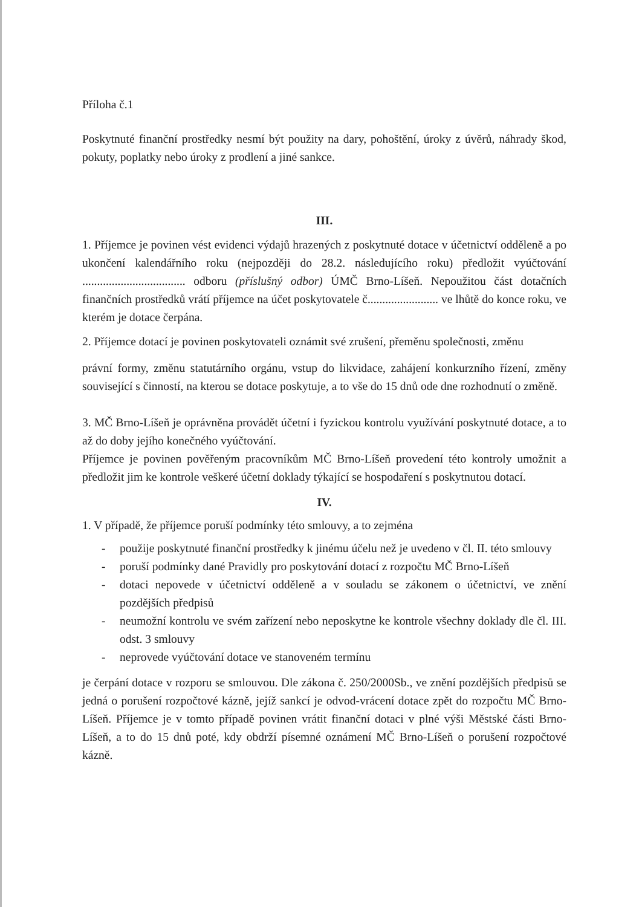Příloha č.1
Poskytnuté finanční prostředky nesmí být použity na dary, pohoštění, úroky z úvěrů, náhrady škod, pokuty, poplatky nebo úroky z prodlení a jiné sankce.
III.
1. Příjemce je povinen vést evidenci výdajů hrazených z poskytnuté dotace v účetnictví odděleně a po ukončení kalendářního roku (nejpozději do 28.2. následujícího roku) předložit vyúčtování ................................... odboru (příslušný odbor) ÚMČ Brno-Líšeň. Nepoužitou část dotačních finančních prostředků vrátí příjemce na účet poskytovatele č........................ ve lhůtě do konce roku, ve kterém je dotace čerpána.
2. Příjemce dotací je povinen poskytovateli oznámit své zrušení, přeměnu společnosti, změnu
právní formy, změnu statutárního orgánu, vstup do likvidace, zahájení konkurzního řízení, změny související s činností, na kterou se dotace poskytuje, a to vše do 15 dnů ode dne rozhodnutí o změně.
3. MČ Brno-Líšeň je oprávněna provádět účetní i fyzickou kontrolu využívání poskytnuté dotace, a to až do doby jejího konečného vyúčtování.
Příjemce je povinen pověřeným pracovníkům MČ Brno-Líšeň provedení této kontroly umožnit a předložit jim ke kontrole veškeré účetní doklady týkající se hospodaření s poskytnutou dotací.
IV.
1. V případě, že příjemce poruší podmínky této smlouvy, a to zejména
- použije poskytnuté finanční prostředky k jinému účelu než je uvedeno v čl. II. této smlouvy
- poruší podmínky dané Pravidly pro poskytování dotací z rozpočtu MČ Brno-Líšeň
- dotaci nepovede v účetnictví odděleně a v souladu se zákonem o účetnictví, ve znění pozdějších předpisů
- neumožní kontrolu ve svém zařízení nebo neposkytne ke kontrole všechny doklady dle čl. III. odst. 3 smlouvy
- neprovede vyúčtování dotace ve stanoveném termínu
je čerpání dotace v rozporu se smlouvou. Dle zákona č. 250/2000Sb., ve znění pozdějších předpisů se jedná o porušení rozpočtové kázně, jejíž sankcí je odvod-vrácení dotace zpět do rozpočtu MČ Brno-Líšeň. Příjemce je v tomto případě povinen vrátit finanční dotaci v plné výši Městské části Brno-Líšeň, a to do 15 dnů poté, kdy obdrží písemné oznámení MČ Brno-Líšeň o porušení rozpočtové kázně.